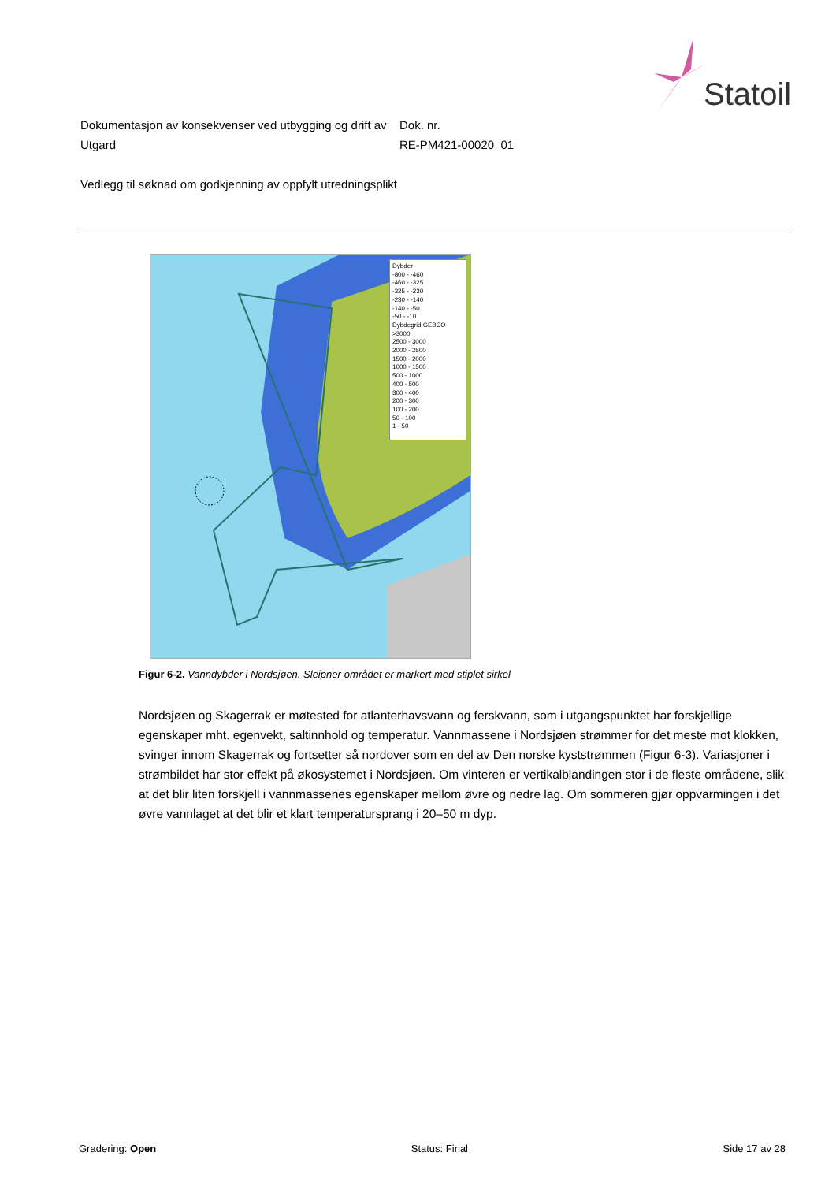Statoil
Dokumentasjon av konsekvenser ved utbygging og drift av Utgard
Vedlegg til søknad om godkjenning av oppfylt utredningsplikt
Dok. nr.
RE-PM421-00020_01
Dybder
-800 - -460
-460 - -325
-325 - -230
-230 - -140
-140 - -50
-50 - -10
Dybdegrid GEBCO
>3000
2500 - 3000
2000 - 2500
1500 - 2000
1000 - 1500
500 - 1000
400 - 500
300 - 400
200 - 300
100 - 200
50 - 100
1 - 50
Figur 6-2. Vanndybder i Nordsjøen. Sleipner-området er markert med stiplet sirkel
Nordsjøen og Skagerrak er møtested for atlanterhavsvann og ferskvann, som i utgangspunktet har forskjellige egenskaper mht. egenvekt, saltinnhold og temperatur. Vannmassene i Nordsjøen strømmer for det meste mot klokken, svinger innom Skagerrak og fortsetter så nordover som en del av Den norske kyststrømmen (Figur 6-3). Variasjoner i strømbildet har stor effekt på økosystemet i Nordsjøen. Om vinteren er vertikalblandingen stor i de fleste områdene, slik at det blir liten forskjell i vannmassenes egenskaper mellom øvre og nedre lag. Om sommeren gjør oppvarmingen i det øvre vannlaget at det blir et klart temperatursprang i 20–50 m dyp.
Gradering: Open Status: Final Side 17 av 28